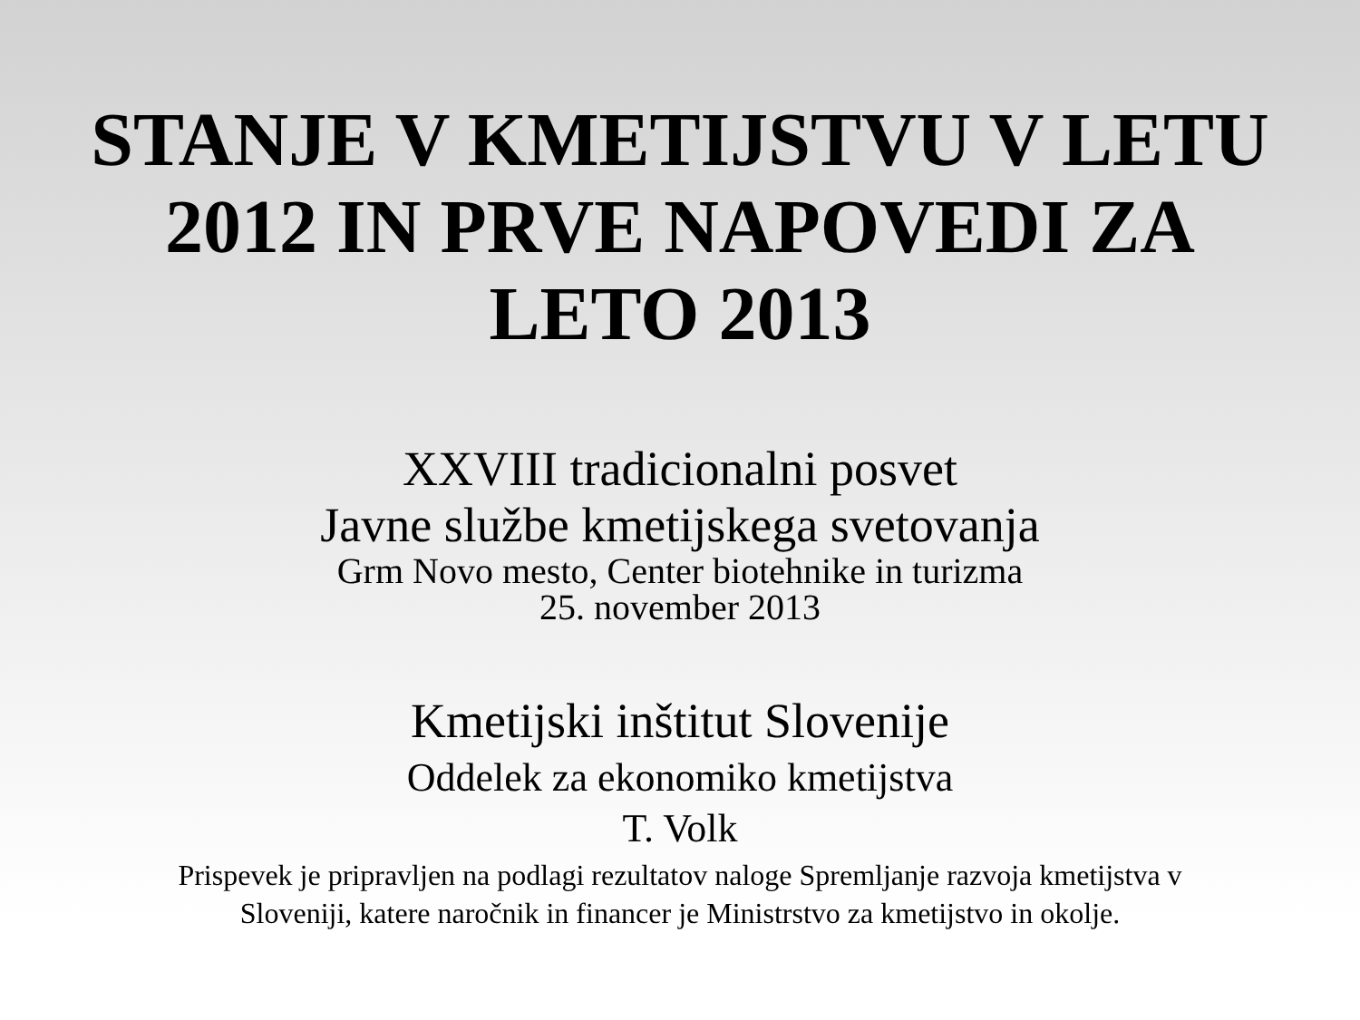STANJE V KMETIJSTVU V LETU
2012 IN PRVE NAPOVEDI ZA
LETO 2013
XXVIII tradicionalni posvet
Javne službe kmetijskega svetovanja
Grm Novo mesto, Center biotehnike in turizma
25. november 2013
Kmetijski inštitut Slovenije
Oddelek za ekonomiko kmetijstva
T. Volk
Prispevek je pripravljen na podlagi rezultatov naloge Spremljanje razvoja kmetijstva v
Sloveniji, katere naročnik in financer je Ministrstvo za kmetijstvo in okolje.